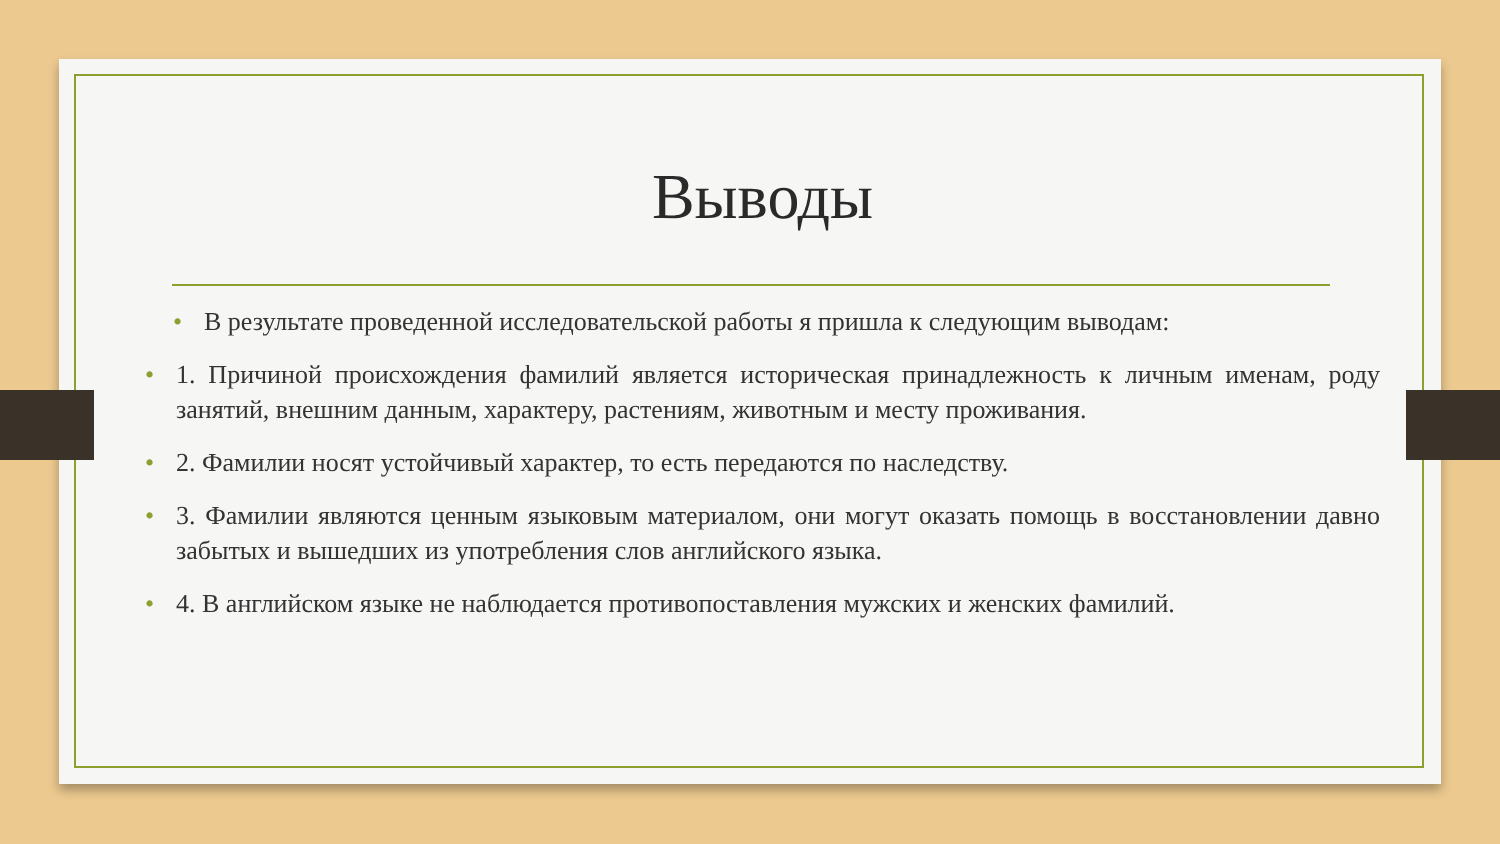Выводы
• В результате проведенной исследовательской работы я пришла к следующим выводам:
• 1. Причиной происхождения фамилий является историческая принадлежность к личным именам, роду занятий, внешним данным, характеру, растениям, животным и месту проживания.
• 2. Фамилии носят устойчивый характер, то есть передаются по наследству.
• 3. Фамилии являются ценным языковым материалом, они могут оказать помощь в восстановлении давно забытых и вышедших из употребления слов английского языка.
• 4. В английском языке не наблюдается противопоставления мужских и женских фамилий.